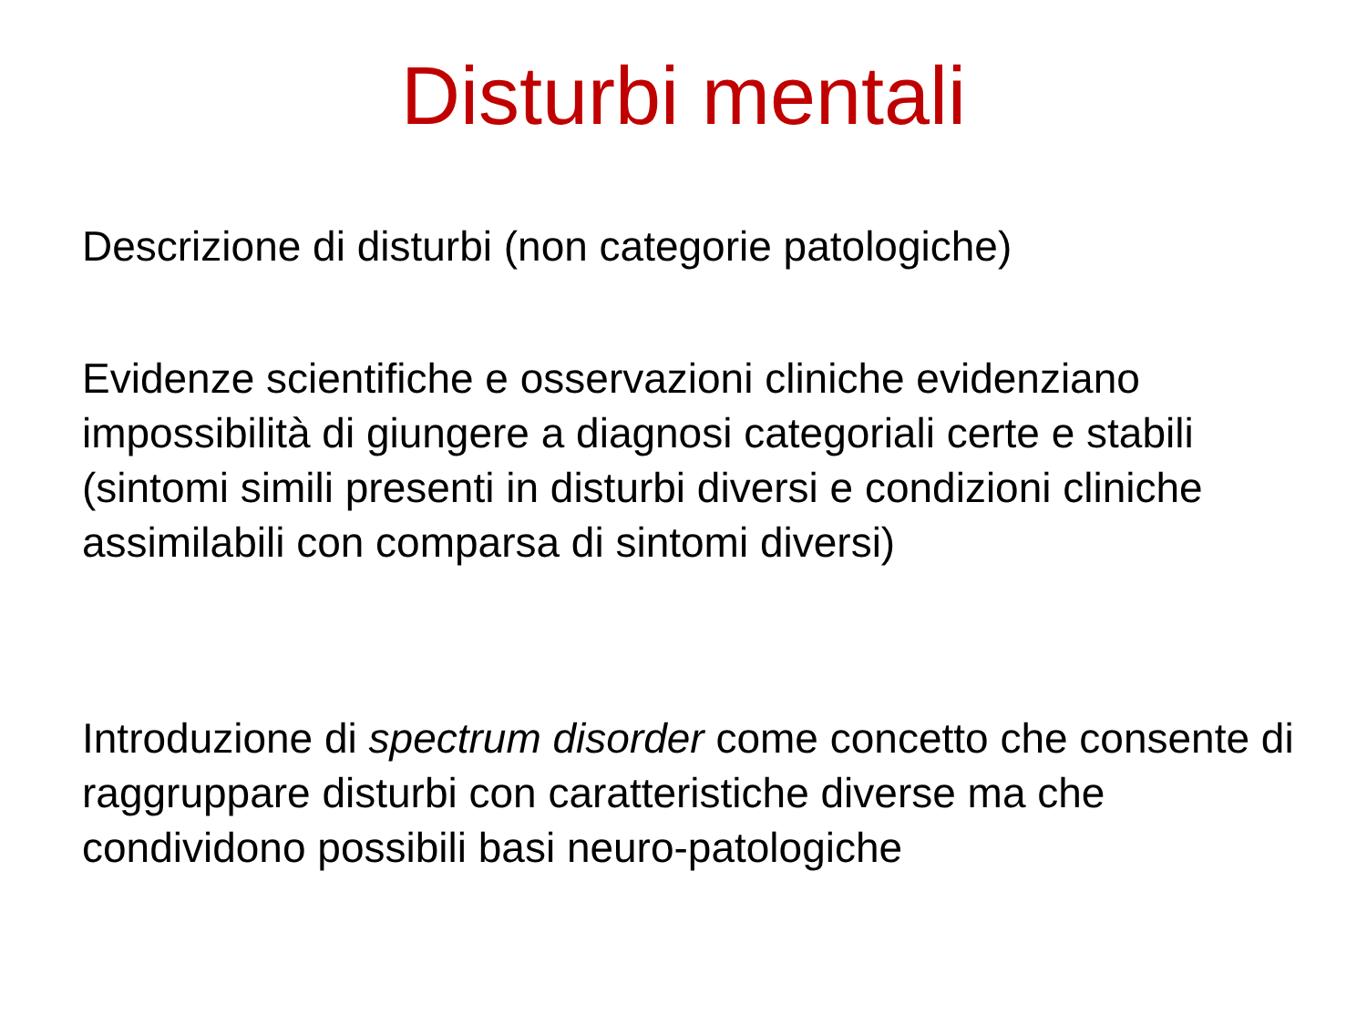Disturbi mentali
Descrizione di disturbi (non categorie patologiche)
Evidenze scientifiche e osservazioni cliniche evidenziano impossibilità di giungere a diagnosi categoriali certe e stabili (sintomi simili presenti in disturbi diversi e condizioni cliniche assimilabili con comparsa di sintomi diversi)
Introduzione di spectrum disorder come concetto che consente di raggruppare disturbi con caratteristiche diverse ma che condividono possibili basi neuro-patologiche